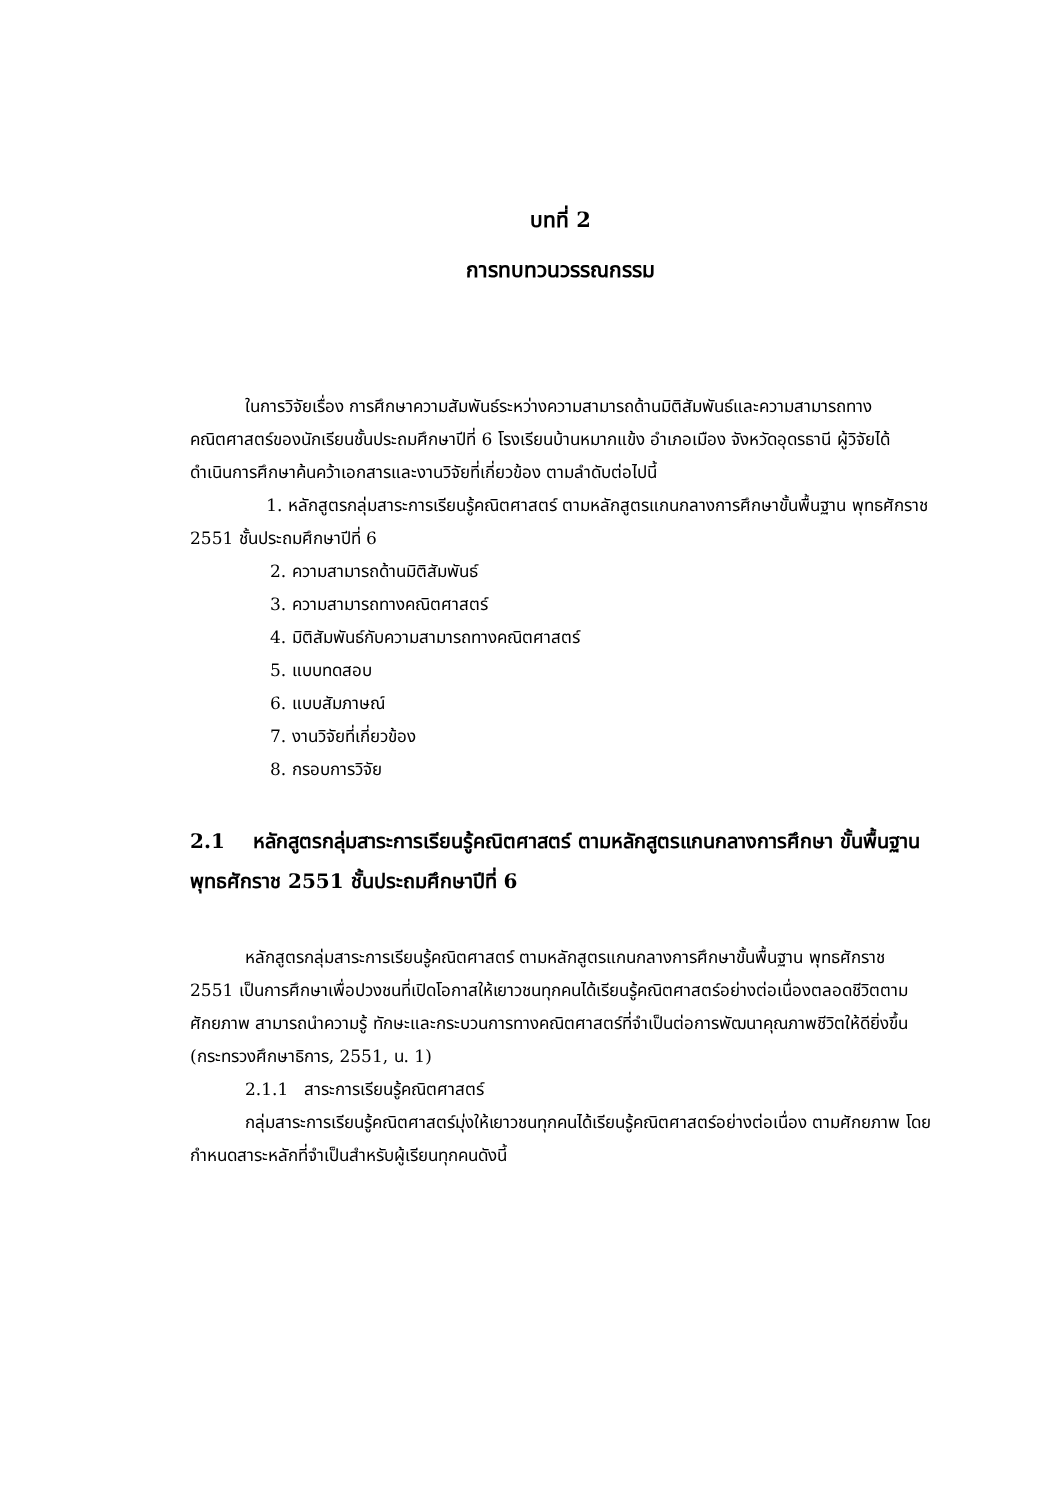บทที่ 2
การทบทวนวรรณกรรม
ในการวิจัยเรื่อง การศึกษาความสัมพันธ์ระหว่างความสามารถด้านมิติสัมพันธ์และความสามารถทางคณิตศาสตร์ของนักเรียนชั้นประถมศึกษาปีที่ 6 โรงเรียนบ้านหมากแข้ง อำเภอเมือง จังหวัดอุดรธานี ผู้วิจัยได้ดำเนินการศึกษาค้นคว้าเอกสารและงานวิจัยที่เกี่ยวข้อง ตามลำดับต่อไปนี้
1. หลักสูตรกลุ่มสาระการเรียนรู้คณิตศาสตร์ ตามหลักสูตรแกนกลางการศึกษาขั้นพื้นฐาน พุทธศักราช 2551 ชั้นประถมศึกษาปีที่ 6
2. ความสามารถด้านมิติสัมพันธ์
3. ความสามารถทางคณิตศาสตร์
4. มิติสัมพันธ์กับความสามารถทางคณิตศาสตร์
5. แบบทดสอบ
6. แบบสัมภาษณ์
7. งานวิจัยที่เกี่ยวข้อง
8. กรอบการวิจัย
2.1 หลักสูตรกลุ่มสาระการเรียนรู้คณิตศาสตร์ ตามหลักสูตรแกนกลางการศึกษา ขั้นพื้นฐาน พุทธศักราช 2551 ชั้นประถมศึกษาปีที่ 6
หลักสูตรกลุ่มสาระการเรียนรู้คณิตศาสตร์ ตามหลักสูตรแกนกลางการศึกษาขั้นพื้นฐาน พุทธศักราช 2551 เป็นการศึกษาเพื่อปวงชนที่เปิดโอกาสให้เยาวชนทุกคนได้เรียนรู้คณิตศาสตร์อย่างต่อเนื่องตลอดชีวิตตามศักยภาพ สามารถนำความรู้ ทักษะและกระบวนการทางคณิตศาสตร์ที่จำเป็นต่อการพัฒนาคุณภาพชีวิตให้ดียิ่งขึ้น (กระทรวงศึกษาธิการ, 2551, น. 1)
2.1.1 สาระการเรียนรู้คณิตศาสตร์
กลุ่มสาระการเรียนรู้คณิตศาสตร์มุ่งให้เยาวชนทุกคนได้เรียนรู้คณิตศาสตร์อย่างต่อเนื่อง ตามศักยภาพ โดยกำหนดสาระหลักที่จำเป็นสำหรับผู้เรียนทุกคนดังนี้